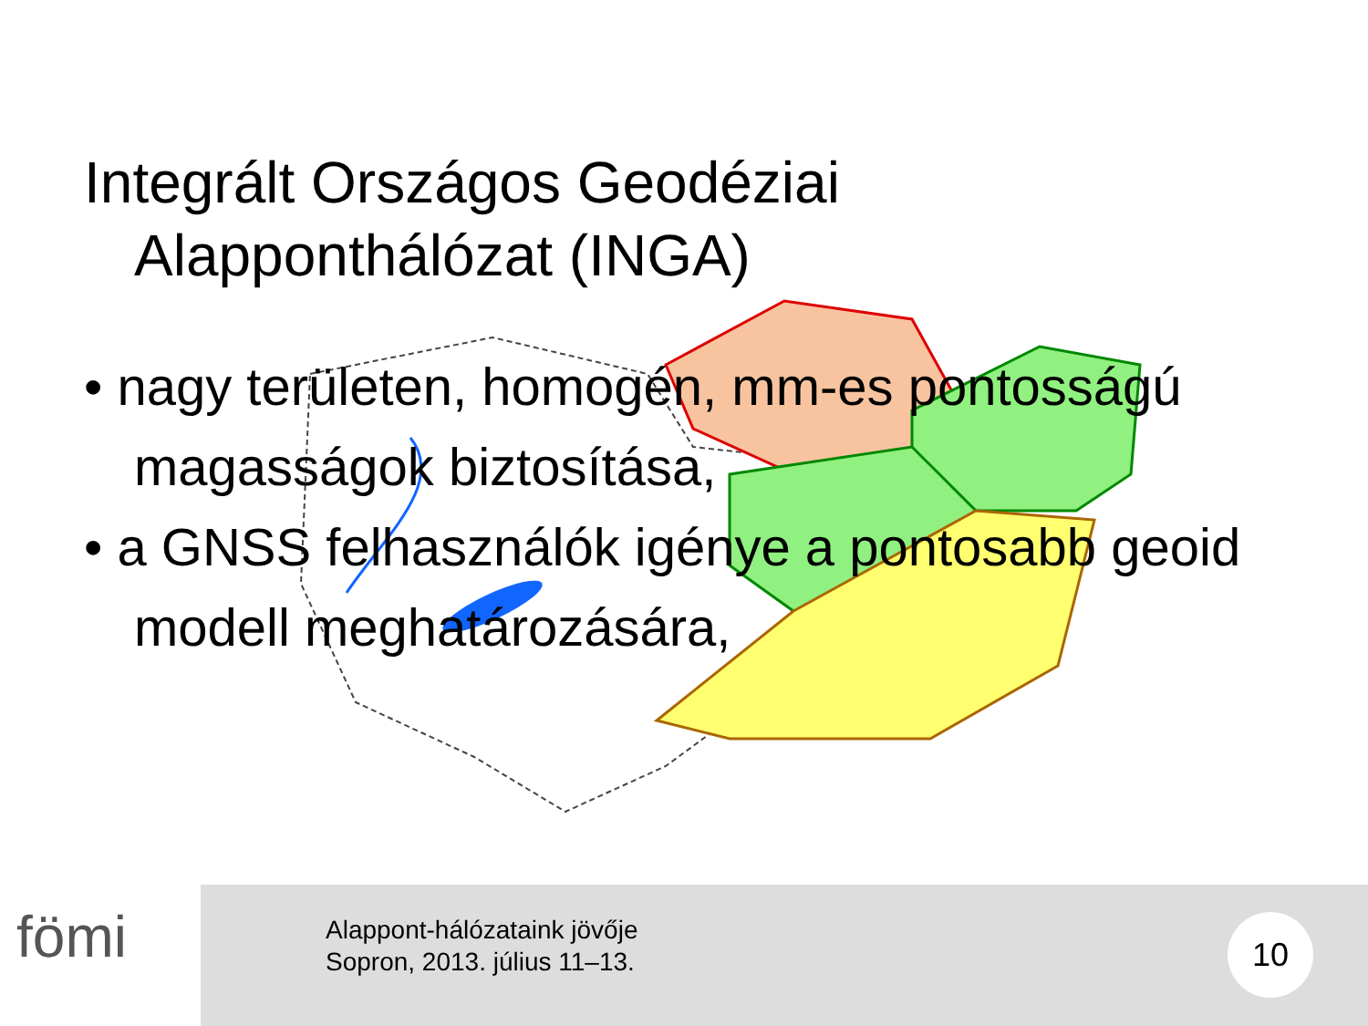Integrált Országos Geodéziai
Alapponthálózat (INGA)
• nagy területen, homogén, mm-es pontosságú magasságok biztosítása,
• a GNSS felhasználók igénye a pontosabb geoid modell meghatározására,
fömi
Alappont-hálózataink jövője
Sopron, 2013. július 11–13.
10